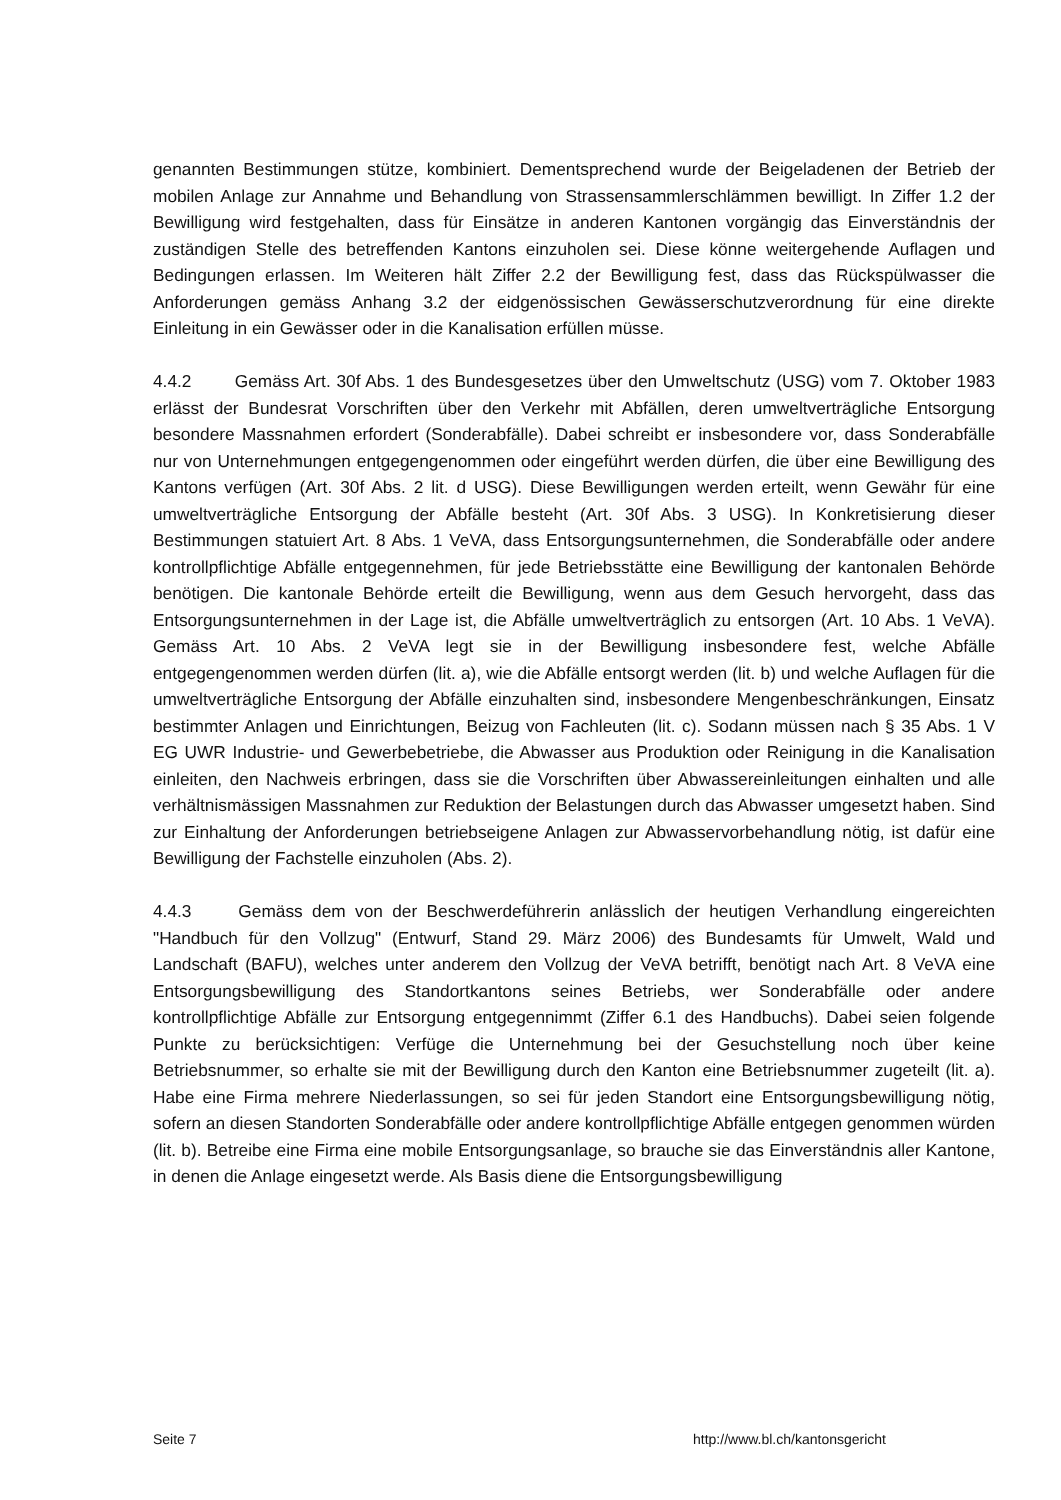genannten Bestimmungen stütze, kombiniert. Dementsprechend wurde der Beigeladenen der Betrieb der mobilen Anlage zur Annahme und Behandlung von Strassensammlerschlämmen bewilligt. In Ziffer 1.2 der Bewilligung wird festgehalten, dass für Einsätze in anderen Kantonen vorgängig das Einverständnis der zuständigen Stelle des betreffenden Kantons einzuholen sei. Diese könne weitergehende Auflagen und Bedingungen erlassen. Im Weiteren hält Ziffer 2.2 der Bewilligung fest, dass das Rückspülwasser die Anforderungen gemäss Anhang 3.2 der eidgenössischen Gewässerschutzverordnung für eine direkte Einleitung in ein Gewässer oder in die Kanalisation erfüllen müsse.
4.4.2 Gemäss Art. 30f Abs. 1 des Bundesgesetzes über den Umweltschutz (USG) vom 7. Oktober 1983 erlässt der Bundesrat Vorschriften über den Verkehr mit Abfällen, deren umweltverträgliche Entsorgung besondere Massnahmen erfordert (Sonderabfälle). Dabei schreibt er insbesondere vor, dass Sonderabfälle nur von Unternehmungen entgegengenommen oder eingeführt werden dürfen, die über eine Bewilligung des Kantons verfügen (Art. 30f Abs. 2 lit. d USG). Diese Bewilligungen werden erteilt, wenn Gewähr für eine umweltverträgliche Entsorgung der Abfälle besteht (Art. 30f Abs. 3 USG). In Konkretisierung dieser Bestimmungen statuiert Art. 8 Abs. 1 VeVA, dass Entsorgungsunternehmen, die Sonderabfälle oder andere kontrollpflichtige Abfälle entgegennehmen, für jede Betriebsstätte eine Bewilligung der kantonalen Behörde benötigen. Die kantonale Behörde erteilt die Bewilligung, wenn aus dem Gesuch hervorgeht, dass das Entsorgungsunternehmen in der Lage ist, die Abfälle umweltverträglich zu entsorgen (Art. 10 Abs. 1 VeVA). Gemäss Art. 10 Abs. 2 VeVA legt sie in der Bewilligung insbesondere fest, welche Abfälle entgegengenommen werden dürfen (lit. a), wie die Abfälle entsorgt werden (lit. b) und welche Auflagen für die umweltverträgliche Entsorgung der Abfälle einzuhalten sind, insbesondere Mengenbeschränkungen, Einsatz bestimmter Anlagen und Einrichtungen, Beizug von Fachleuten (lit. c). Sodann müssen nach § 35 Abs. 1 V EG UWR Industrie- und Gewerbebetriebe, die Abwasser aus Produktion oder Reinigung in die Kanalisation einleiten, den Nachweis erbringen, dass sie die Vorschriften über Abwassereinleitungen einhalten und alle verhältnismässigen Massnahmen zur Reduktion der Belastungen durch das Abwasser umgesetzt haben. Sind zur Einhaltung der Anforderungen betriebseigene Anlagen zur Abwasservorbehandlung nötig, ist dafür eine Bewilligung der Fachstelle einzuholen (Abs. 2).
4.4.3 Gemäss dem von der Beschwerdeführerin anlässlich der heutigen Verhandlung eingereichten "Handbuch für den Vollzug" (Entwurf, Stand 29. März 2006) des Bundesamts für Umwelt, Wald und Landschaft (BAFU), welches unter anderem den Vollzug der VeVA betrifft, benötigt nach Art. 8 VeVA eine Entsorgungsbewilligung des Standortkantons seines Betriebs, wer Sonderabfälle oder andere kontrollpflichtige Abfälle zur Entsorgung entgegennimmt (Ziffer 6.1 des Handbuchs). Dabei seien folgende Punkte zu berücksichtigen: Verfüge die Unternehmung bei der Gesuchstellung noch über keine Betriebsnummer, so erhalte sie mit der Bewilligung durch den Kanton eine Betriebsnummer zugeteilt (lit. a). Habe eine Firma mehrere Niederlassungen, so sei für jeden Standort eine Entsorgungsbewilligung nötig, sofern an diesen Standorten Sonderabfälle oder andere kontrollpflichtige Abfälle entgegen genommen würden (lit. b). Betreibe eine Firma eine mobile Entsorgungsanlage, so brauche sie das Einverständnis aller Kantone, in denen die Anlage eingesetzt werde. Als Basis diene die Entsorgungsbewilligung
Seite 7 http://www.bl.ch/kantonsgericht